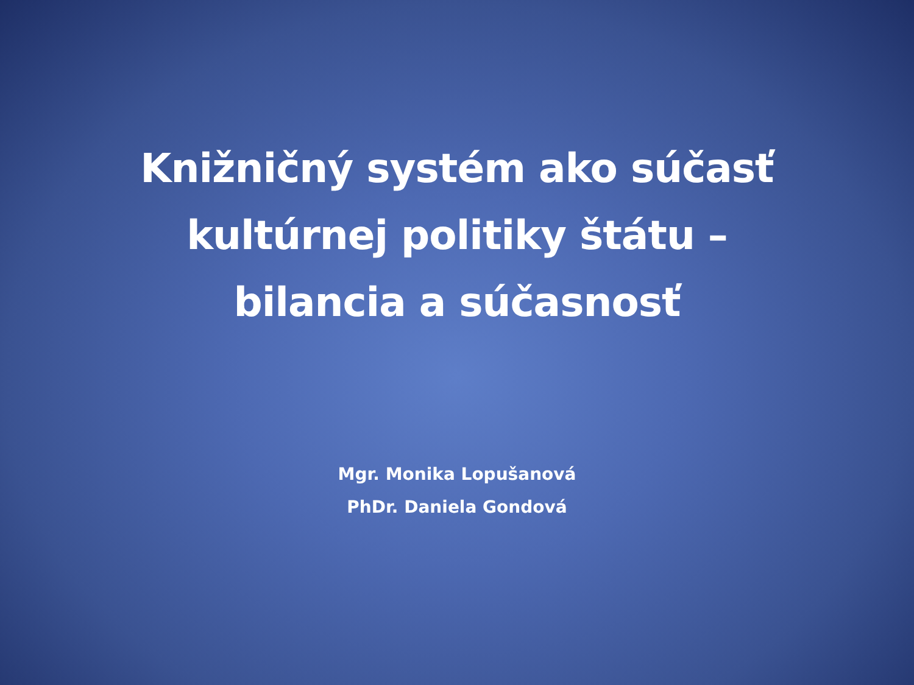Knižničný systém ako súčasť
kultúrnej politiky štátu –
bilancia a súčasnosť
Mgr. Monika Lopušanová
PhDr. Daniela Gondová